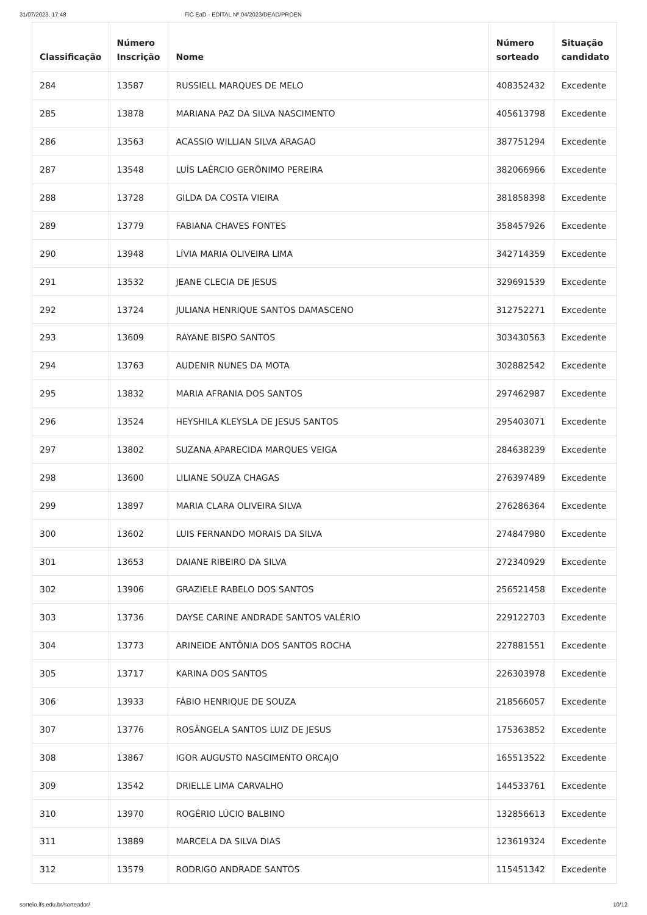31/07/2023, 17:48 FiC EaD - EDITAL Nº 04/2023/DEAD/PROEN
| Classificação | Número Inscrição | Nome | Número sorteado | Situação candidato |
| --- | --- | --- | --- | --- |
| 284 | 13587 | RUSSIELL MARQUES DE MELO | 408352432 | Excedente |
| 285 | 13878 | MARIANA PAZ DA SILVA NASCIMENTO | 405613798 | Excedente |
| 286 | 13563 | ACASSIO WILLIAN SILVA ARAGAO | 387751294 | Excedente |
| 287 | 13548 | LUÍS LAÉRCIO GERÔNIMO PEREIRA | 382066966 | Excedente |
| 288 | 13728 | GILDA DA COSTA VIEIRA | 381858398 | Excedente |
| 289 | 13779 | FABIANA CHAVES FONTES | 358457926 | Excedente |
| 290 | 13948 | LÍVIA MARIA OLIVEIRA LIMA | 342714359 | Excedente |
| 291 | 13532 | JEANE CLECIA DE JESUS | 329691539 | Excedente |
| 292 | 13724 | JULIANA HENRIQUE SANTOS DAMASCENO | 312752271 | Excedente |
| 293 | 13609 | RAYANE BISPO SANTOS | 303430563 | Excedente |
| 294 | 13763 | AUDENIR NUNES DA MOTA | 302882542 | Excedente |
| 295 | 13832 | MARIA AFRANIA DOS SANTOS | 297462987 | Excedente |
| 296 | 13524 | HEYSHILA KLEYSLA DE JESUS SANTOS | 295403071 | Excedente |
| 297 | 13802 | SUZANA APARECIDA MARQUES VEIGA | 284638239 | Excedente |
| 298 | 13600 | LILIANE SOUZA CHAGAS | 276397489 | Excedente |
| 299 | 13897 | MARIA CLARA OLIVEIRA SILVA | 276286364 | Excedente |
| 300 | 13602 | LUIS FERNANDO MORAIS DA SILVA | 274847980 | Excedente |
| 301 | 13653 | DAIANE RIBEIRO DA SILVA | 272340929 | Excedente |
| 302 | 13906 | GRAZIELE RABELO DOS SANTOS | 256521458 | Excedente |
| 303 | 13736 | DAYSE CARINE ANDRADE SANTOS VALÉRIO | 229122703 | Excedente |
| 304 | 13773 | ARINEIDE ANTÔNIA DOS SANTOS ROCHA | 227881551 | Excedente |
| 305 | 13717 | KARINA DOS SANTOS | 226303978 | Excedente |
| 306 | 13933 | FÁBIO HENRIQUE DE SOUZA | 218566057 | Excedente |
| 307 | 13776 | ROSÂNGELA SANTOS LUIZ DE JESUS | 175363852 | Excedente |
| 308 | 13867 | IGOR AUGUSTO NASCIMENTO ORCAJO | 165513522 | Excedente |
| 309 | 13542 | DRIELLE LIMA CARVALHO | 144533761 | Excedente |
| 310 | 13970 | ROGÉRIO LÚCIO BALBINO | 132856613 | Excedente |
| 311 | 13889 | MARCELA DA SILVA DIAS | 123619324 | Excedente |
| 312 | 13579 | RODRIGO ANDRADE SANTOS | 115451342 | Excedente |
sorteio.ifs.edu.br/sorteador/ 10/12